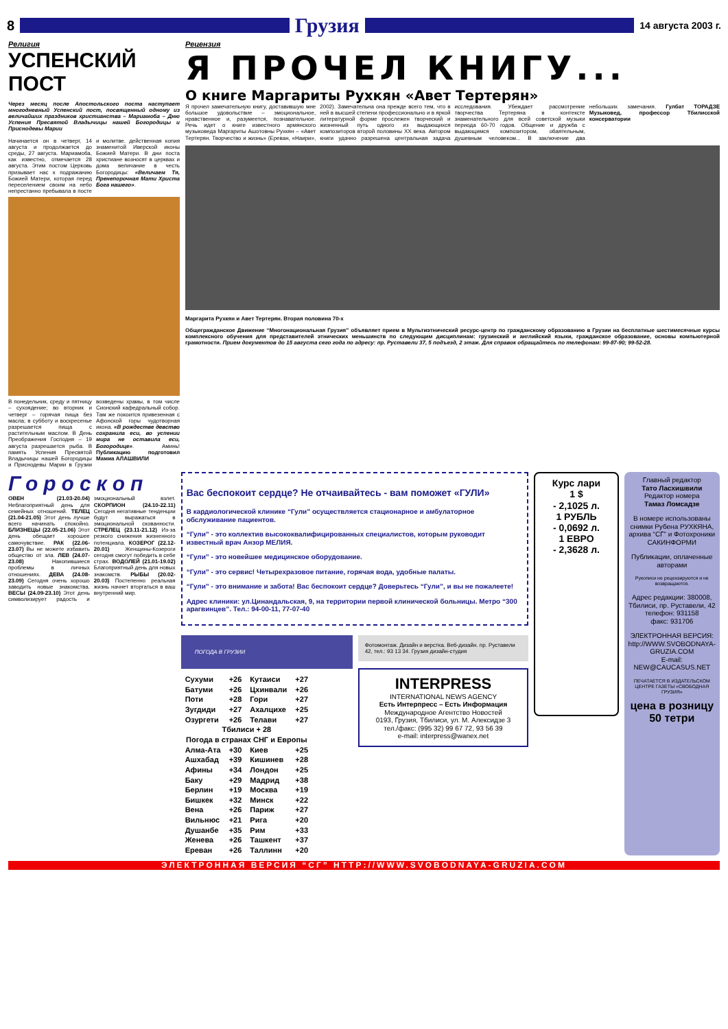8
Грузия
14 августа 2003 г.
Религия
УСПЕНСКИЙ ПОСТ
Через месяц после Апостольского поста наступает многодневный Успенский пост, посвященный одному из величайших праздников христианства – Мариамоба – Дню Успения Пресвятой Владычицы нашей Богородицы и Приснодевы Марии
Начинается он в четверг, 14 августа и продолжается до среды, 27 августа. Мариамоба, как известно, отмечается 28 августа. Этим постом Церковь призывает нас к подражанию Божией Матери, которая перед переселением своим на небо непрестанно пребывала в посте и молитве. действенная копия знаменитой Иверской иконы Божией Матери. В дни поста христиане возносят в церквах и дома величание в честь Богородицы: «Величаем Тя, Пренепорочная Мати Христа Бога нашего».
В понедельник, среду и пятницу – сухоядение; во вторник и четверг – горячая пища без масла; в субботу и воскресенье разрешается пища с растительным маслом. В День Преображения Господня – 19 августа разрешается рыба. В память Успения Пресвятой Владычицы нашей Богородицы и Приснодевы Марии в Грузии возведены храмы, в том числе Сионский кафедральный собор. Там же покоится привезенная с Афонской горы чудотворная икона. «В рождестве девство сохранила еси, во успении мира не оставила еси, Богородице». Аминь! Публикацию подготовил Мамиа АЛАШВИЛИ
Рецензия
Я ПРОЧЕЛ КНИГУ...
О книге Маргариты Рухкян «Авет Тертерян»
Я прочел замечательную книгу, доставившую мне большое удовольствие – эмоциональное, нравственное и, разумеется, познавательное. Речь идет о книге известного армянского музыковеда Маргариты Ашотовны Рухкян – «Авет Тертерян. Творчество и жизнь» (Ереван, «Наири», 2002). Замечательна она прежде всего тем, что в ней в высшей степени профессионально и в яркой литературной форме прослежен творческий и жизненный путь одного из выдающихся композиторов второй половины XX века. Автором книги удачно разрешена центральная задача исследования. Убеждает рассмотрение творчества Тертеряна в контексте знаменательного для всей советской музыки периода 60-70 годов. Общение и дружба с выдающимся композитором, обаятельным, душевным человеком... В заключение два небольших замечания. Гулбат ТОРАДЗЕ Музыковед, профессор Тбилисской консерватории
Маргарита Рухкян и Авет Тертерян. Вторая половина 70-х
Общегражданское Движение “Многонациональная Грузия” объявляет прием в Мультиэтнический ресурс-центр по гражданскому образованию в Грузии на бесплатные шестимесячные курсы комплексного обучения для представителей этнических меньшинств по следующим дисциплинам: грузинский и английский языки, гражданское образование, основы компьютерной грамотности. Прием документов до 15 августа сего года по адресу: пр. Руставели 37, 5 подъезд, 2 этаж. Для справок обращайтесь по телефонам: 99-87-90; 99-52-28.
Гороскоп
ОВЕН (21.03-20.04) Неблагоприятный день для семейных отношений. ТЕЛЕЦ (21.04-21.05) Этот день лучше всего начинать спокойно. БЛИЗНЕЦЫ (22.05-21.06) Этот день обещает хорошее самочувствие. РАК (22.06-23.07) Вы не можете избавить общество от зла. ЛЕВ (24.07-23.08) Накопившиеся проблемы в личных отношениях. ДЕВА (24.08-23.09) Сегодня очень хорошо заводить новые знакомства. ВЕСЫ (24.09-23.10) Этот день символизирует радость и эмоциональный взлет. СКОРПИОН (24.10-22.11) Сегодня негативные тенденции будут выражаться в эмоциональной скованности. СТРЕЛЕЦ (23.11-21.12) Из-за резкого снижения жизненного потенциала. КОЗЕРОГ (22.12-20.01) Женщины-Козероги сегодня смогут победить в себе страх. ВОДОЛЕЙ (21.01-19.02) Благоприятный день для новых знакомств. РЫБЫ (20.02-20.03) Постепенно реальная жизнь начнет вторгаться в ваш внутренний мир.
Вас беспокоит сердце? Не отчаивайтесь - вам поможет «ГУЛИ»
В кардиологической клинике “Гули” осуществляется стационарное и амбулаторное обслуживание пациентов.
“Гули” - это коллектив высококвалифицированных специалистов, которым руководит известный врач Анзор МЕЛИЯ.
“Гули” - это новейшее медицинское оборудование.
“Гули” - это сервис! Четырехразовое питание, горячая вода, удобные палаты.
“Гули” - это внимание и забота! Вас беспокоит сердце? Доверьтесь “Гули”, и вы не пожалеете!
Адрес клиники: ул.Цинандальская, 9, на территории первой клинической больницы. Метро “300 арагвинцев”. Тел.: 94-00-11, 77-07-40
ПОГОДА В ГРУЗИИ
| Сухуми | +26 | Кутаиси | +27 |
| Батуми | +26 | Цхинвали | +26 |
| Поти | +28 | Гори | +27 |
| Зугдиди | +27 | Ахалцихе | +25 |
| Озургети | +26 | Телави | +27 |
| Тбилиси + 28 | | | |
| Погода в странах СНГ и Европы | | | |
| Алма-Ата | +30 | Киев | +25 |
| Ашхабад | +39 | Кишинев | +28 |
| Афины | +34 | Лондон | +25 |
| Баку | +29 | Мадрид | +38 |
| Берлин | +19 | Москва | +19 |
| Бишкек | +32 | Минск | +22 |
| Вена | +26 | Париж | +27 |
| Вильнюс | +21 | Рига | +20 |
| Душанбе | +35 | Рим | +33 |
| Женева | +26 | Ташкент | +37 |
| Ереван | +26 | Таллинн | +20 |
Фотомонтаж. Дизайн и верстка. Веб-дизайн. пр. Руставели 42, тел.: 93 13 34. Грузия дизайн-студия
INTERPRESS
INTERNATIONAL NEWS AGENCY
Есть Интерпресс – Есть Информация
Международное Агентство Новостей
0193, Грузия, Тбилиси, ул. М. Алексидзе 3
тел./факс: (995 32) 99 67 72, 93 56 39
e-mail: interpress@wanex.net
Курс лари
1 $
- 2,1025 л.
1 РУБЛЬ
- 0,0692 л.
1 ЕВРО
- 2,3628 л.
Главный редактор
Тато Ласхишвили
Редактор номера
Тамаз Ломсадзе
В номере использованы снимки Рубена РУХКЯНА, архива “СГ” и Фотохроники САКИНФОРМИ
Публикации, оплаченные авторами
Рукописи не рецензируются и не возвращаются.
Адрес редакции: 380008, Тбилиси, пр. Руставели, 42
телефон: 931158
факс: 931706
ЭЛЕКТРОННАЯ ВЕРСИЯ: http://WWW.SVOBODNAYA-GRUZIA.COM
E-mail: NEW@CAUCASUS.NET
ПЕЧАТАЕТСЯ В ИЗДАТЕЛЬСКОМ ЦЕНТРЕ ГАЗЕТЫ «СВОБОДНАЯ ГРУЗИЯ»
цена в розницу 50 тетри
ЭЛЕКТРОННАЯ ВЕРСИЯ “СГ” HTTP://WWW.SVOBODNAYA-GRUZIA.COM